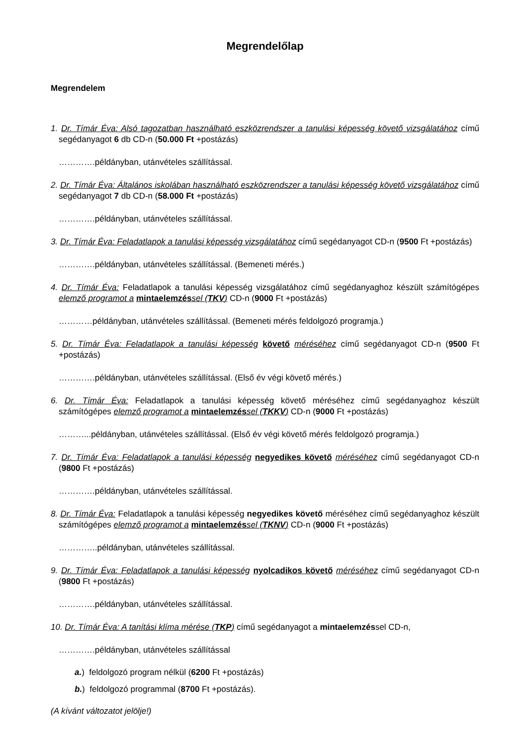Megrendelőlap
Megrendelem
1. Dr. Tímár Éva: Alsó tagozatban használható eszközrendszer a tanulási képesség követő vizsgálatához című segédanyagot 6 db CD-n (50.000 Ft +postázás)
………….példányban, utánvételes szállítással.
2. Dr. Tímár Éva: Általános iskolában használható eszközrendszer a tanulási képesség követő vizsgálatához című segédanyagot 7 db CD-n (58.000 Ft +postázás)
………….példányban, utánvételes szállítással.
3. Dr. Tímár Éva: Feladatlapok a tanulási képesség vizsgálatához című segédanyagot CD-n (9500 Ft +postázás)
………….példányban, utánvételes szállítással. (Bemeneti mérés.)
4. Dr. Tímár Éva: Feladatlapok a tanulási képesség vizsgálatához című segédanyaghoz készült számítógépes elemző programot a mintaelemzés sel (TKV) CD-n (9000 Ft +postázás)
…………példányban, utánvételes szállítással. (Bemeneti mérés feldolgozó programja.)
5. Dr. Tímár Éva: Feladatlapok a tanulási képesség követő méréséhez című segédanyagot CD-n (9500 Ft +postázás)
………….példányban, utánvételes szállítással. (Első év végi követő mérés.)
6. Dr. Tímár Éva: Feladatlapok a tanulási képesség követő méréséhez című segédanyaghoz készült számítógépes elemző programot a mintaelemzés sel (TKKV) CD-n (9000 Ft +postázás)
………...példányban, utánvételes szállítással. (Első év végi követő mérés feldolgozó programja.)
7. Dr. Tímár Éva: Feladatlapok a tanulási képesség negyedikes követő méréséhez című segédanyagot CD-n (9800 Ft +postázás)
………….példányban, utánvételes szállítással.
8. Dr. Tímár Éva: Feladatlapok a tanulási képesség negyedikes követő méréséhez című segédanyaghoz készült számítógépes elemző programot a mintaelemzés sel (TKNV) CD-n (9000 Ft +postázás)
…………..példányban, utánvételes szállítással.
9. Dr. Tímár Éva: Feladatlapok a tanulási képesség nyolcadikos követő méréséhez című segédanyagot CD-n (9800 Ft +postázás)
………….példányban, utánvételes szállítással.
10. Dr. Tímár Éva: A tanítási klíma mérése (TKP) című segédanyagot a mintaelemzéssel CD-n,
………….példányban, utánvételes szállítással
a.) feldolgozó program nélkül (6200 Ft +postázás)
b.) feldolgozó programmal (8700 Ft +postázás).
(A kívánt változatot jelölje!)